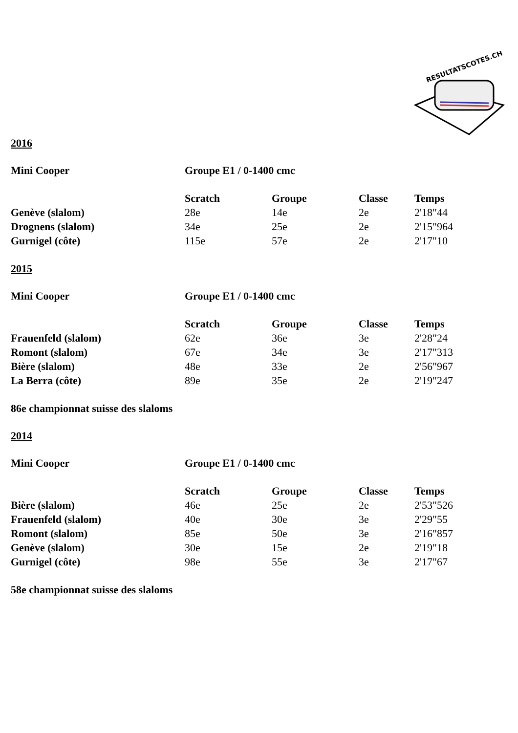RESULTATSCOTES.CH
2016
| Mini Cooper | Groupe E1 / 0-1400 cmc | | | |
| --- | --- | --- | --- | --- |
| | Scratch | Groupe | Classe | Temps |
| Genève (slalom) | 28e | 14e | 2e | 2'18"44 |
| Drognens (slalom) | 34e | 25e | 2e | 2'15"964 |
| Gurnigel (côte) | 115e | 57e | 2e | 2'17"10 |
2015
| Mini Cooper | Groupe E1 / 0-1400 cmc | | | |
| --- | --- | --- | --- | --- |
| | Scratch | Groupe | Classe | Temps |
| Frauenfeld (slalom) | 62e | 36e | 3e | 2'28"24 |
| Romont (slalom) | 67e | 34e | 3e | 2'17"313 |
| Bière (slalom) | 48e | 33e | 2e | 2'56"967 |
| La Berra (côte) | 89e | 35e | 2e | 2'19"247 |
86e championnat suisse des slaloms
2014
| Mini Cooper | Groupe E1 / 0-1400 cmc | | | |
| --- | --- | --- | --- | --- |
| | Scratch | Groupe | Classe | Temps |
| Bière (slalom) | 46e | 25e | 2e | 2'53"526 |
| Frauenfeld (slalom) | 40e | 30e | 3e | 2'29"55 |
| Romont (slalom) | 85e | 50e | 3e | 2'16"857 |
| Genève (slalom) | 30e | 15e | 2e | 2'19"18 |
| Gurnigel (côte) | 98e | 55e | 3e | 2'17"67 |
58e championnat suisse des slaloms